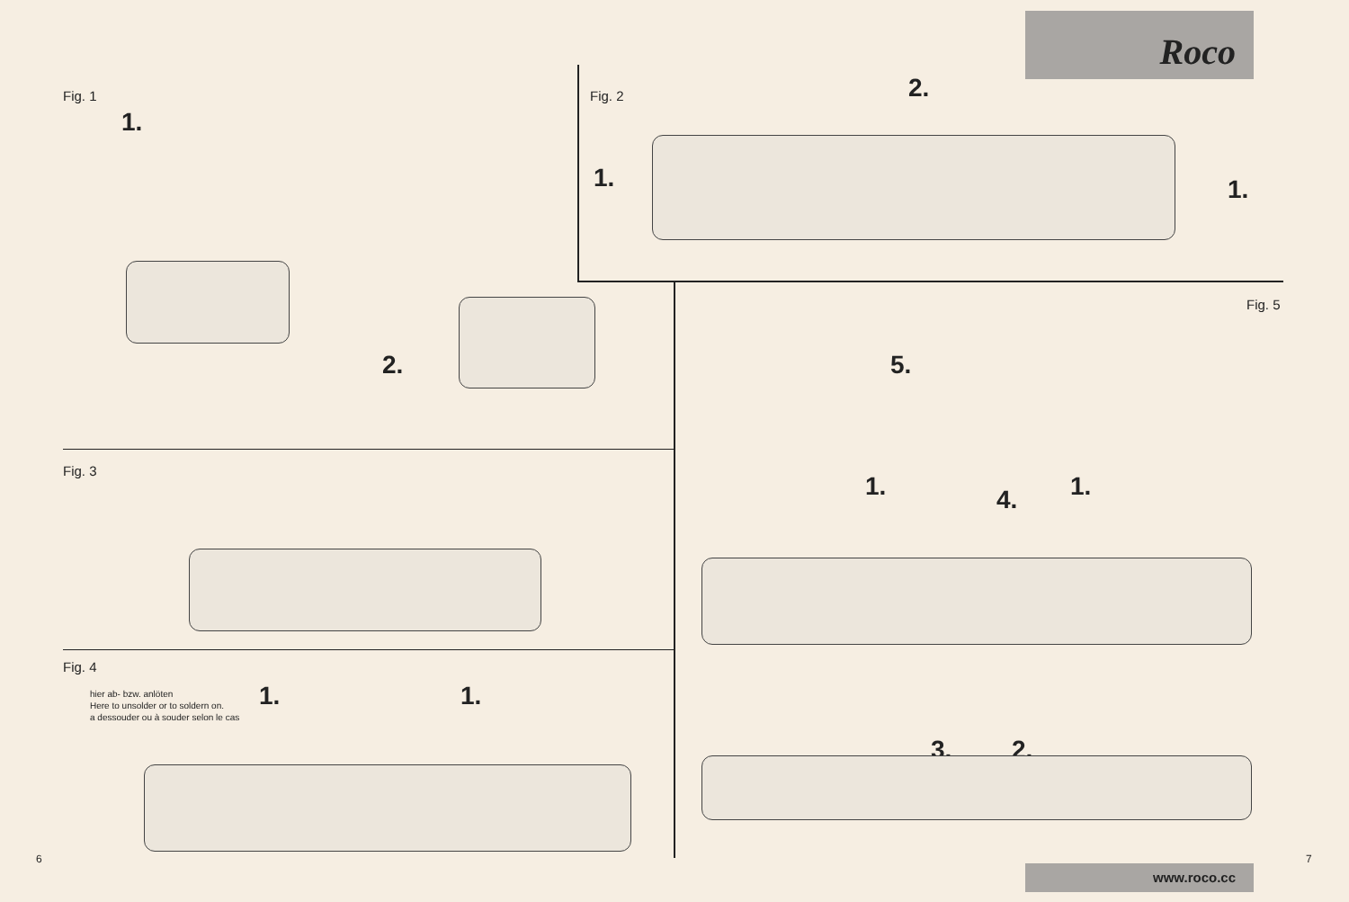Roco
www.roco.cc
Fig. 1
1.
2.
Fig. 2 2.
1. 1.
Fig. 3
Fig. 4
hier ab- bzw. anlöten
Here to unsolder or to soldern on.
a dessouder ou à souder selon le cas
1. 1.
Fig. 5
5.
1. 4. 1.
3. 2.
6 7